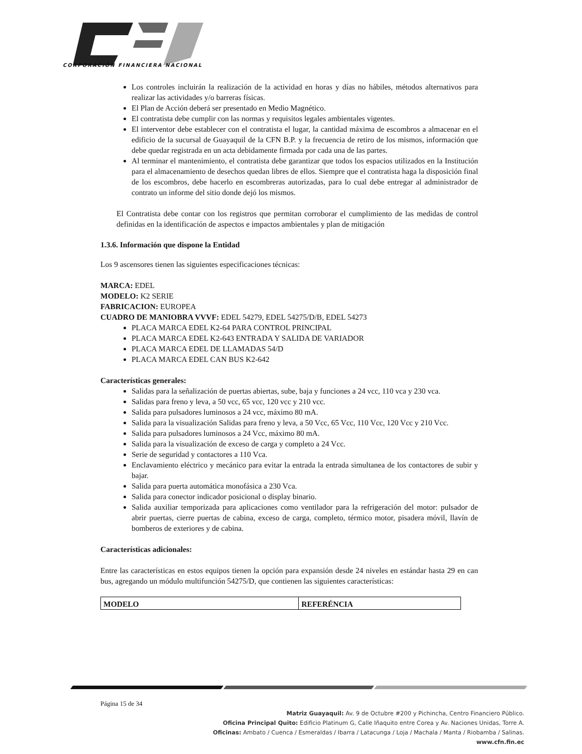CORPORACIÓN FINANCIERA NACIONAL
Los controles incluirán la realización de la actividad en horas y días no hábiles, métodos alternativos para realizar las actividades y/o barreras físicas.
El Plan de Acción deberá ser presentado en Medio Magnético.
El contratista debe cumplir con las normas y requisitos legales ambientales vigentes.
El interventor debe establecer con el contratista el lugar, la cantidad máxima de escombros a almacenar en el edificio de la sucursal de Guayaquil de la CFN B.P. y la frecuencia de retiro de los mismos, información que debe quedar registrada en un acta debidamente firmada por cada una de las partes.
Al terminar el mantenimiento, el contratista debe garantizar que todos los espacios utilizados en la Institución para el almacenamiento de desechos quedan libres de ellos. Siempre que el contratista haga la disposición final de los escombros, debe hacerlo en escombreras autorizadas, para lo cual debe entregar al administrador de contrato un informe del sitio donde dejó los mismos.
El Contratista debe contar con los registros que permitan corroborar el cumplimiento de las medidas de control definidas en la identificación de aspectos e impactos ambientales y plan de mitigación
1.3.6. Información que dispone la Entidad
Los 9 ascensores tienen las siguientes especificaciones técnicas:
MARCA: EDEL
MODELO: K2 SERIE
FABRICACION: EUROPEA
CUADRO DE MANIOBRA VVVF: EDEL 54279, EDEL 54275/D/B, EDEL 54273
PLACA MARCA EDEL K2-64 PARA CONTROL PRINCIPAL
PLACA MARCA EDEL K2-643 ENTRADA Y SALIDA DE VARIADOR
PLACA MARCA EDEL DE LLAMADAS 54/D
PLACA MARCA EDEL CAN BUS K2-642
Características generales:
Salidas para la señalización de puertas abiertas, sube, baja y funciones a 24 vcc, 110 vca y 230 vca.
Salidas para freno y leva, a 50 vcc, 65 vcc, 120 vcc y 210 vcc.
Salida para pulsadores luminosos a 24 vcc, máximo 80 mA.
Salida para la visualización Salidas para freno y leva, a 50 Vcc, 65 Vcc, 110 Vcc, 120 Vcc y 210 Vcc.
Salida para pulsadores luminosos a 24 Vcc, máximo 80 mA.
Salida para la visualización de exceso de carga y completo a 24 Vcc.
Serie de seguridad y contactores a 110 Vca.
Enclavamiento eléctrico y mecánico para evitar la entrada la entrada simultanea de los contactores de subir y bajar.
Salida para puerta automática monofásica a 230 Vca.
Salida para conector indicador posicional o display binario.
Salida auxiliar temporizada para aplicaciones como ventilador para la refrigeración del motor: pulsador de abrir puertas, cierre puertas de cabina, exceso de carga, completo, térmico motor, pisadera móvil, llavín de bomberos de exteriores y de cabina.
Características adicionales:
Entre las características en estos equipos tienen la opción para expansión desde 24 niveles en estándar hasta 29 en can bus, agregando un módulo multifunción 54275/D, que contienen las siguientes características:
| MODELO | REFERÉNCIA |
Página 15 de 34
Matriz Guayaquil: Av. 9 de Octubre #200 y Pichincha, Centro Financiero Público.
Oficina Principal Quito: Edificio Platinum G, Calle Iñaquito entre Corea y Av. Naciones Unidas, Torre A.
Oficinas: Ambato / Cuenca / Esmeraldas / Ibarra / Latacunga / Loja / Machala / Manta / Riobamba / Salinas.
www.cfn.fin.ec